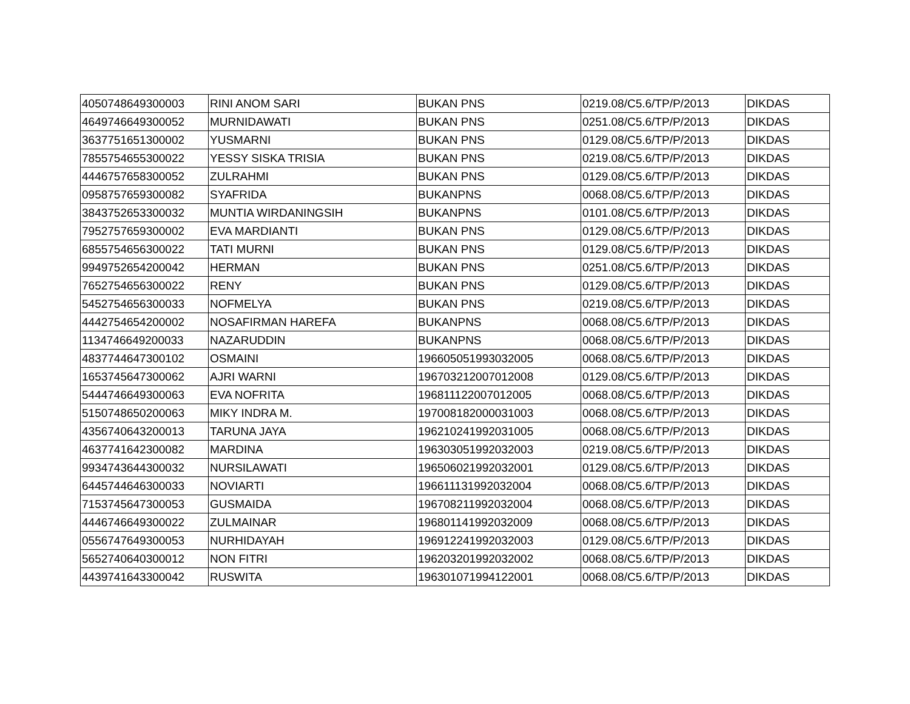| 4050748649300003 | RINI ANOM SARI | BUKAN PNS | 0219.08/C5.6/TP/P/2013 | DIKDAS |
| 4649746649300052 | MURNIDAWATI | BUKAN PNS | 0251.08/C5.6/TP/P/2013 | DIKDAS |
| 3637751651300002 | YUSMARNI | BUKAN PNS | 0129.08/C5.6/TP/P/2013 | DIKDAS |
| 7855754655300022 | YESSY SISKA TRISIA | BUKAN PNS | 0219.08/C5.6/TP/P/2013 | DIKDAS |
| 4446757658300052 | ZULRAHMI | BUKAN PNS | 0129.08/C5.6/TP/P/2013 | DIKDAS |
| 0958757659300082 | SYAFRIDA | BUKANPNS | 0068.08/C5.6/TP/P/2013 | DIKDAS |
| 3843752653300032 | MUNTIA WIRDANINGSIH | BUKANPNS | 0101.08/C5.6/TP/P/2013 | DIKDAS |
| 7952757659300002 | EVA MARDIANTI | BUKAN PNS | 0129.08/C5.6/TP/P/2013 | DIKDAS |
| 6855754656300022 | TATI MURNI | BUKAN PNS | 0129.08/C5.6/TP/P/2013 | DIKDAS |
| 9949752654200042 | HERMAN | BUKAN PNS | 0251.08/C5.6/TP/P/2013 | DIKDAS |
| 7652754656300022 | RENY | BUKAN PNS | 0129.08/C5.6/TP/P/2013 | DIKDAS |
| 5452754656300033 | NOFMELYA | BUKAN PNS | 0219.08/C5.6/TP/P/2013 | DIKDAS |
| 4442754654200002 | NOSAFIRMAN HAREFA | BUKANPNS | 0068.08/C5.6/TP/P/2013 | DIKDAS |
| 1134746649200033 | NAZARUDDIN | BUKANPNS | 0068.08/C5.6/TP/P/2013 | DIKDAS |
| 4837744647300102 | OSMAINI | 196605051993032005 | 0068.08/C5.6/TP/P/2013 | DIKDAS |
| 1653745647300062 | AJRI WARNI | 196703212007012008 | 0129.08/C5.6/TP/P/2013 | DIKDAS |
| 5444746649300063 | EVA NOFRITA | 196811122007012005 | 0068.08/C5.6/TP/P/2013 | DIKDAS |
| 5150748650200063 | MIKY INDRA M. | 197008182000031003 | 0068.08/C5.6/TP/P/2013 | DIKDAS |
| 4356740643200013 | TARUNA JAYA | 196210241992031005 | 0068.08/C5.6/TP/P/2013 | DIKDAS |
| 4637741642300082 | MARDINA | 196303051992032003 | 0219.08/C5.6/TP/P/2013 | DIKDAS |
| 9934743644300032 | NURSILAWATI | 196506021992032001 | 0129.08/C5.6/TP/P/2013 | DIKDAS |
| 6445744646300033 | NOVIARTI | 196611131992032004 | 0068.08/C5.6/TP/P/2013 | DIKDAS |
| 7153745647300053 | GUSMAIDA | 196708211992032004 | 0068.08/C5.6/TP/P/2013 | DIKDAS |
| 4446746649300022 | ZULMAINAR | 196801141992032009 | 0068.08/C5.6/TP/P/2013 | DIKDAS |
| 0556747649300053 | NURHIDAYAH | 196912241992032003 | 0129.08/C5.6/TP/P/2013 | DIKDAS |
| 5652740640300012 | NON FITRI | 196203201992032002 | 0068.08/C5.6/TP/P/2013 | DIKDAS |
| 4439741643300042 | RUSWITA | 196301071994122001 | 0068.08/C5.6/TP/P/2013 | DIKDAS |